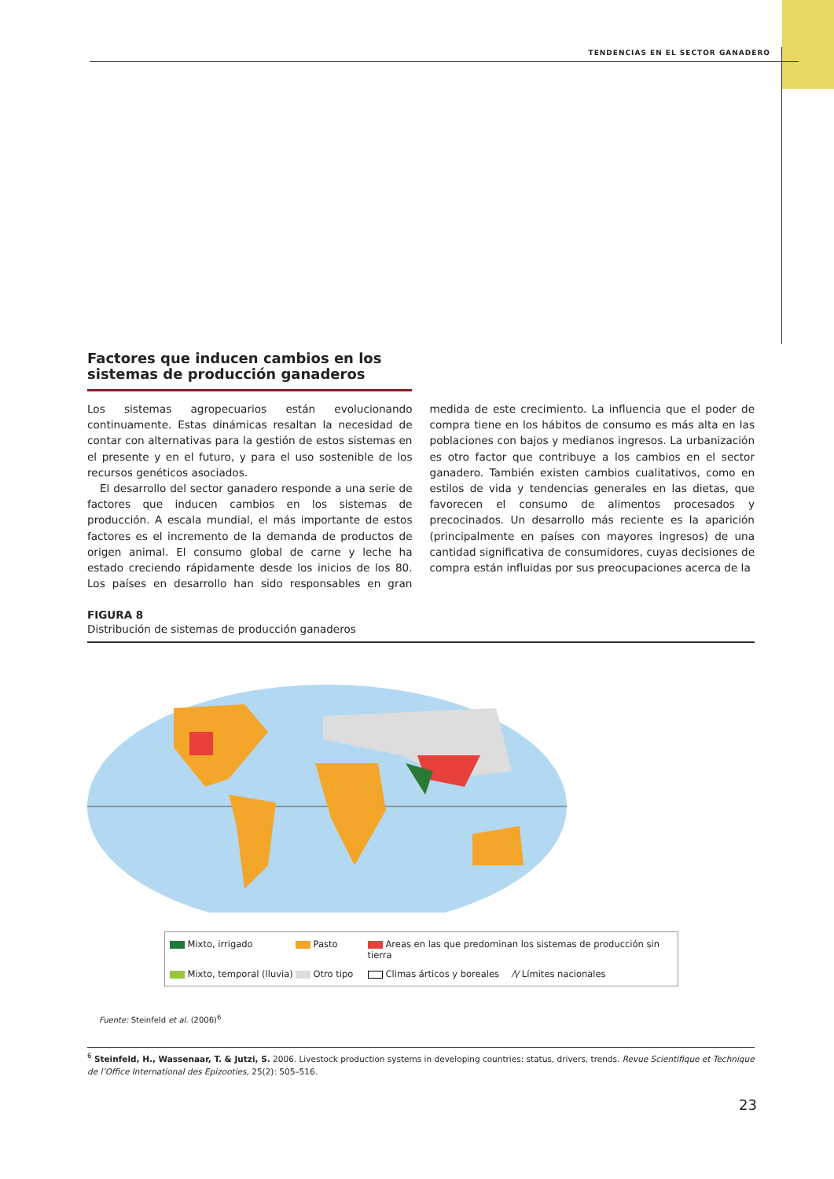TENDENCIAS EN EL SECTOR GANADERO
Factores que inducen cambios en los sistemas de producción ganaderos
Los sistemas agropecuarios están evolucionando continuamente. Estas dinámicas resaltan la necesidad de contar con alternativas para la gestión de estos sistemas en el presente y en el futuro, y para el uso sostenible de los recursos genéticos asociados.
El desarrollo del sector ganadero responde a una serie de factores que inducen cambios en los sistemas de producción. A escala mundial, el más importante de estos factores es el incremento de la demanda de productos de origen animal. El consumo global de carne y leche ha estado creciendo rápidamente desde los inicios de los 80. Los países en desarrollo han sido responsables en gran medida de este crecimiento. La influencia que el poder de compra tiene en los hábitos de consumo es más alta en las poblaciones con bajos y medianos ingresos. La urbanización es otro factor que contribuye a los cambios en el sector ganadero. También existen cambios cualitativos, como en estilos de vida y tendencias generales en las dietas, que favorecen el consumo de alimentos procesados y precocinados. Un desarrollo más reciente es la aparición (principalmente en países con mayores ingresos) de una cantidad significativa de consumidores, cuyas decisiones de compra están influidas por sus preocupaciones acerca de la
FIGURA 8
Distribución de sistemas de producción ganaderos
Mixto, irrigado
Pasto
Areas en las que predominan los sistemas de producción sin tierra
Mixto, temporal (lluvia)
Otro tipo
Climas árticos y boreales
⁄\⁄ Límites nacionales
Fuente: Steinfeld et al. (2006)<sup>6</sup>
<sup>6</sup> Steinfeld, H., Wassenaar, T. & Jutzi, S. 2006. Livestock production systems in developing countries: status, drivers, trends. Revue Scientifique et Technique de l’Office International des Epizooties, 25(2): 505–516.
23